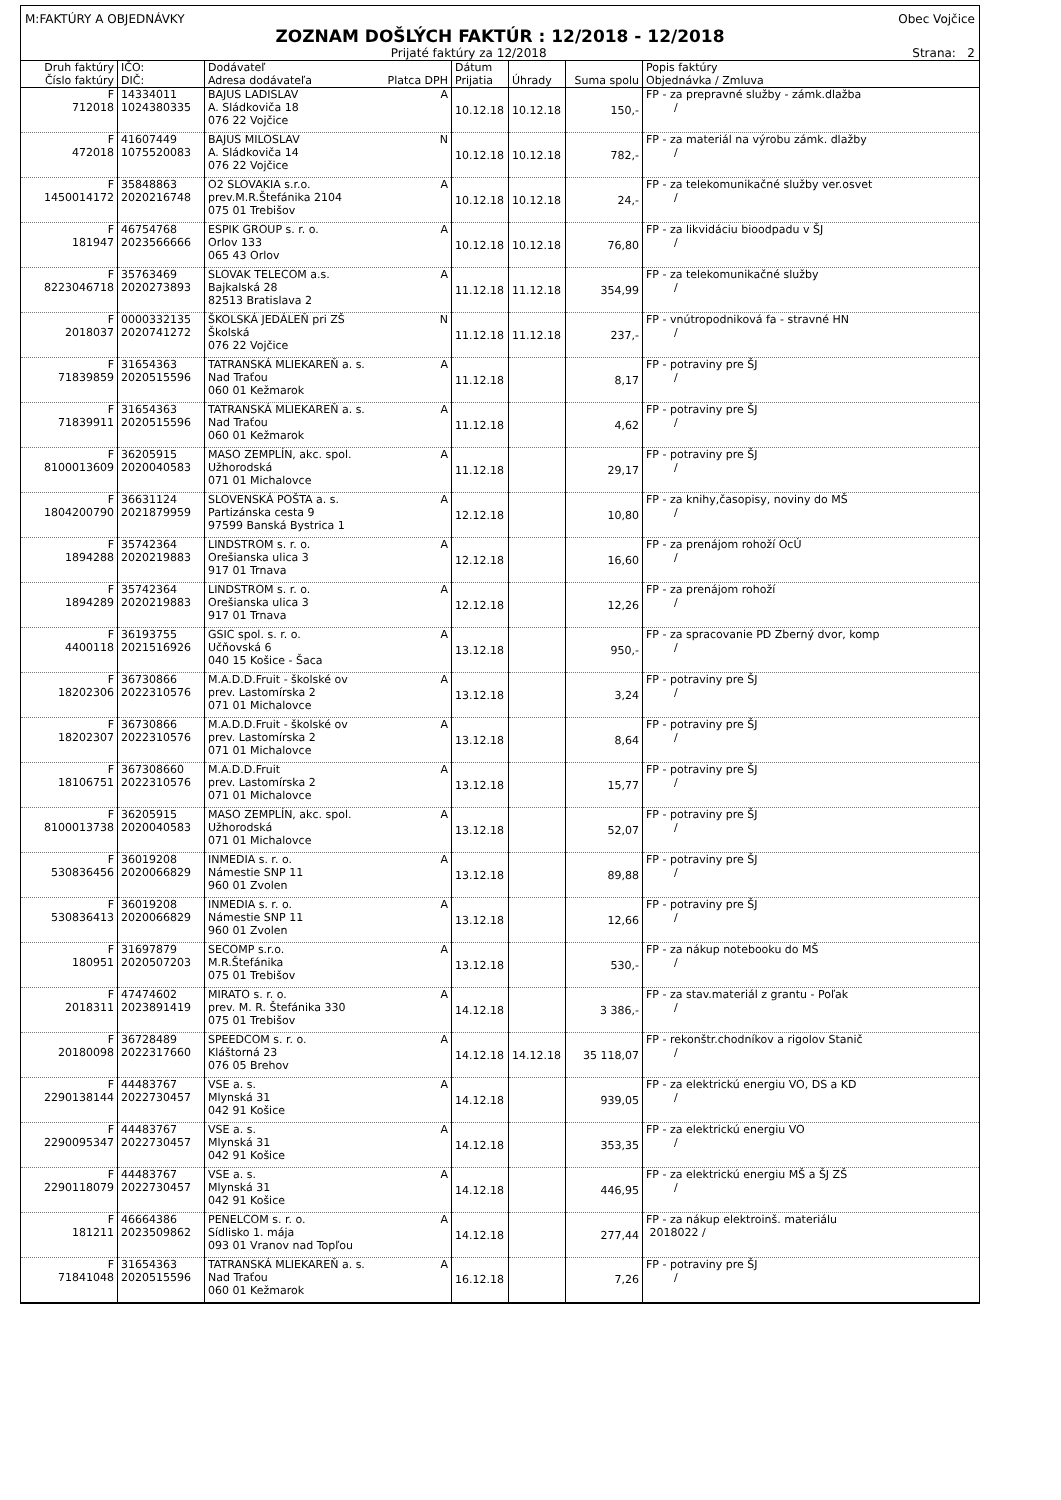M:FAKTÚRY A OBJEDNÁVKY Obec Vojčice
ZOZNAM DOŠLÝCH FAKTÚR : 12/2018 - 12/2018
Prijaté faktúry za 12/2018 Strana: 2
| Druh faktúry Číslo faktúry | IČO: DIČ: | Dodávateľ Adresa dodávateľa Platca DPH | Dátum Prijatia | Úhrady | Suma spolu | Popis faktúry Objednávka / Zmluva |
| --- | --- | --- | --- | --- | --- | --- |
| F 712018 | 14334011 1024380335 | BAJUS LADISLAV A A. Sládkoviča 18 076 22 Vojčice | 10.12.18 | 10.12.18 | 150,- | FP - za prepravné služby - zámk.dlažba / |
| F 472018 | 41607449 1075520083 | BAJUS MILOSLAV N A. Sládkoviča 14 076 22 Vojčice | 10.12.18 | 10.12.18 | 782,- | FP - za materiál na výrobu zámk. dlažby / |
| F 1450014172 | 35848863 2020216748 | O2 SLOVAKIA s.r.o. A prev.M.R.Štefánika 2104 075 01 Trebišov | 10.12.18 | 10.12.18 | 24,- | FP - za telekomunikačné služby ver.osvet / |
| F 181947 | 46754768 2023566666 | ESPIK GROUP s. r. o. A Orlov 133 065 43 Orlov | 10.12.18 | 10.12.18 | 76,80 | FP - za likvidáciu bioodpadu v ŠJ / |
| F 8223046718 | 35763469 2020273893 | SLOVAK TELECOM a.s. A Bajkalská 28 82513 Bratislava 2 | 11.12.18 | 11.12.18 | 354,99 | FP - za telekomunikačné služby / |
| F 2018037 | 0000332135 2020741272 | ŠKOLSKÁ JEDÁLEŇ pri ZŠ N Školská 076 22 Vojčice | 11.12.18 | 11.12.18 | 237,- | FP - vnútropodniková fa - stravné HN / |
| F 71839859 | 31654363 2020515596 | TATRANSKÁ MLIEKAREŇ a. s. A Nad Traťou 060 01 Kežmarok | 11.12.18 | | 8,17 | FP - potraviny pre ŠJ / |
| F 71839911 | 31654363 2020515596 | TATRANSKÁ MLIEKAREŇ a. s. A Nad Traťou 060 01 Kežmarok | 11.12.18 | | 4,62 | FP - potraviny pre ŠJ / |
| F 8100013609 | 36205915 2020040583 | MASO ZEMPLÍN, akc. spol. A Užhorodská 071 01 Michalovce | 11.12.18 | | 29,17 | FP - potraviny pre ŠJ / |
| F 1804200790 | 36631124 2021879959 | SLOVENSKÁ POŠTA a. s. A Partizánska cesta 9 97599 Banská Bystrica 1 | 12.12.18 | | 10,80 | FP - za knihy,časopisy, noviny do MŠ / |
| F 1894288 | 35742364 2020219883 | LINDSTROM s. r. o. A Orešianska ulica 3 917 01 Trnava | 12.12.18 | | 16,60 | FP - za prenájom rohoží OcÚ / |
| F 1894289 | 35742364 2020219883 | LINDSTROM s. r. o. A Orešianska ulica 3 917 01 Trnava | 12.12.18 | | 12,26 | FP - za prenájom rohoží / |
| F 4400118 | 36193755 2021516926 | GSIC spol. s. r. o. A Učňovská 6 040 15 Košice - Šaca | 13.12.18 | | 950,- | FP - za spracovanie PD Zberný dvor, komp / |
| F 18202306 | 36730866 2022310576 | M.A.D.D.Fruit - školské ov A prev. Lastomírska 2 071 01 Michalovce | 13.12.18 | | 3,24 | FP - potraviny pre ŠJ / |
| F 18202307 | 36730866 2022310576 | M.A.D.D.Fruit - školské ov A prev. Lastomírska 2 071 01 Michalovce | 13.12.18 | | 8,64 | FP - potraviny pre ŠJ / |
| F 18106751 | 367308660 2022310576 | M.A.D.D.Fruit A prev. Lastomírska 2 071 01 Michalovce | 13.12.18 | | 15,77 | FP - potraviny pre ŠJ / |
| F 8100013738 | 36205915 2020040583 | MASO ZEMPLÍN, akc. spol. A Užhorodská 071 01 Michalovce | 13.12.18 | | 52,07 | FP - potraviny pre ŠJ / |
| F 530836456 | 36019208 2020066829 | INMEDIA s. r. o. A Námestie SNP 11 960 01 Zvolen | 13.12.18 | | 89,88 | FP - potraviny pre ŠJ / |
| F 530836413 | 36019208 2020066829 | INMEDIA s. r. o. A Námestie SNP 11 960 01 Zvolen | 13.12.18 | | 12,66 | FP - potraviny pre ŠJ / |
| F 180951 | 31697879 2020507203 | SECOMP s.r.o. A M.R.Štefánika 075 01 Trebišov | 13.12.18 | | 530,- | FP - za nákup notebooku do MŠ / |
| F 2018311 | 47474602 2023891419 | MIRATO s. r. o. A prev. M. R. Štefánika 330 075 01 Trebišov | 14.12.18 | | 3 386,- | FP - za stav.materiál z grantu - Poľak / |
| F 20180098 | 36728489 2022317660 | SPEEDCOM s. r. o. A Kláštorná 23 076 05 Brehov | 14.12.18 | 14.12.18 | 35 118,07 | FP - rekonštr.chodníkov a rigolov Stanič / |
| F 2290138144 | 44483767 2022730457 | VSE a. s. A Mlynská 31 042 91 Košice | 14.12.18 | | 939,05 | FP - za elektrickú energiu VO, DS a KD / |
| F 2290095347 | 44483767 2022730457 | VSE a. s. A Mlynská 31 042 91 Košice | 14.12.18 | | 353,35 | FP - za elektrickú energiu VO / |
| F 2290118079 | 44483767 2022730457 | VSE a. s. A Mlynská 31 042 91 Košice | 14.12.18 | | 446,95 | FP - za elektrickú energiu MŠ a ŠJ ZŠ / |
| F 181211 | 46664386 2023509862 | PENELCOM s. r. o. A Sídlisko 1. mája 093 01 Vranov nad Topľou | 14.12.18 | | 277,44 | FP - za nákup elektroinš. materiálu 2018022 / |
| F 71841048 | 31654363 2020515596 | TATRANSKÁ MLIEKAREŇ a. s. A Nad Traťou 060 01 Kežmarok | 16.12.18 | | 7,26 | FP - potraviny pre ŠJ / |